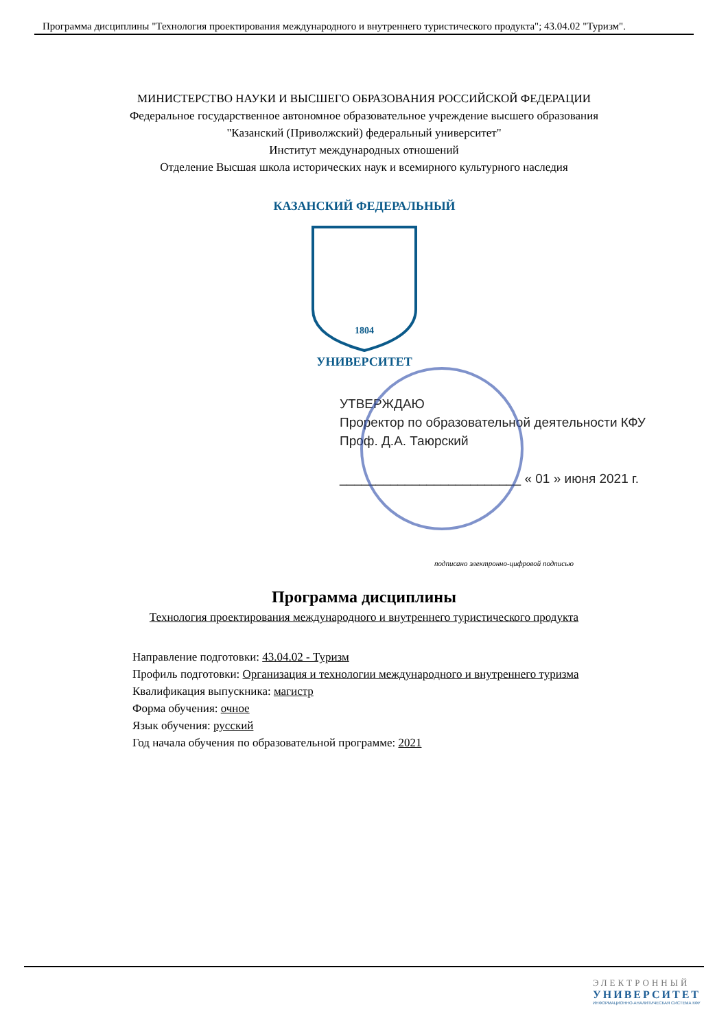Программа дисциплины "Технология проектирования международного и внутреннего туристического продукта"; 43.04.02 "Туризм".
МИНИСТЕРСТВО НАУКИ И ВЫСШЕГО ОБРАЗОВАНИЯ РОССИЙСКОЙ ФЕДЕРАЦИИ
Федеральное государственное автономное образовательное учреждение высшего образования
"Казанский (Приволжский) федеральный университет"
Институт международных отношений
Отделение Высшая школа исторических наук и всемирного культурного наследия
КАЗАНСКИЙ ФЕДЕРАЛЬНЫЙ
1804
УНИВЕРСИТЕТ
УТВЕРЖДАЮ
Проректор по образовательной деятельности КФУ
Проф. Д.А. Таюрский
_________________________ « 01 » июня 2021 г.
подписано электронно-цифровой подписью
Программа дисциплины
Технология проектирования международного и внутреннего туристического продукта
Направление подготовки: 43.04.02 - Туризм
Профиль подготовки: Организация и технологии международного и внутреннего туризма
Квалификация выпускника: магистр
Форма обучения: очное
Язык обучения: русский
Год начала обучения по образовательной программе: 2021
ЭЛЕКТРОННЫЙ
УНИВЕРСИТЕТ
ИНФОРМАЦИОННО-АНАЛИТИЧЕСКАЯ СИСТЕМА КФУ